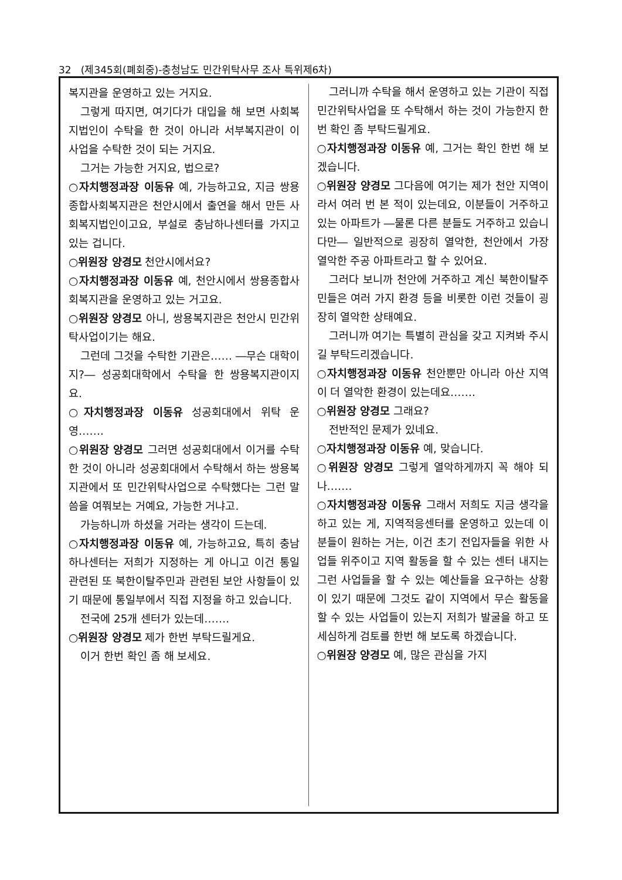32 (제345회(폐회중)-충청남도 민간위탁사무 조사 특위제6차)
복지관을 운영하고 있는 거지요.
그렇게 따지면, 여기다가 대입을 해 보면 사회복지법인이 수탁을 한 것이 아니라 서부복지관이 이 사업을 수탁한 것이 되는 거지요.
그거는 가능한 거지요, 법으로?
○자치행정과장 이동유 예, 가능하고요, 지금 쌍용종합사회복지관은 천안시에서 출연을 해서 만든 사회복지법인이고요, 부설로 충남하나센터를 가지고 있는 겁니다.
○위원장 양경모 천안시에서요?
○자치행정과장 이동유 예, 천안시에서 쌍용종합사회복지관을 운영하고 있는 거고요.
○위원장 양경모 아니, 쌍용복지관은 천안시 민간위탁사업이기는 해요.
그런데 그것을 수탁한 기관은…… ―무슨 대학이지?― 성공회대학에서 수탁을 한 쌍용복지관이지요.
○자치행정과장 이동유 성공회대에서 위탁 운영…….
○위원장 양경모 그러면 성공회대에서 이거를 수탁한 것이 아니라 성공회대에서 수탁해서 하는 쌍용복지관에서 또 민간위탁사업으로 수탁했다는 그런 말씀을 여쭤보는 거예요, 가능한 거냐고.
가능하니까 하셨을 거라는 생각이 드는데.
○자치행정과장 이동유 예, 가능하고요, 특히 충남하나센터는 저희가 지정하는 게 아니고 이건 통일 관련된 또 북한이탈주민과 관련된 보안 사항들이 있기 때문에 통일부에서 직접 지정을 하고 있습니다.
전국에 25개 센터가 있는데…….
○위원장 양경모 제가 한번 부탁드릴게요.
이거 한번 확인 좀 해 보세요.
그러니까 수탁을 해서 운영하고 있는 기관이 직접 민간위탁사업을 또 수탁해서 하는 것이 가능한지 한번 확인 좀 부탁드릴게요.
○자치행정과장 이동유 예, 그거는 확인 한번 해 보겠습니다.
○위원장 양경모 그다음에 여기는 제가 천안 지역이라서 여러 번 본 적이 있는데요, 이분들이 거주하고 있는 아파트가 ―물론 다른 분들도 거주하고 있습니다만― 일반적으로 굉장히 열악한, 천안에서 가장 열악한 주공 아파트라고 할 수 있어요.
그러다 보니까 천안에 거주하고 계신 북한이탈주민들은 여러 가지 환경 등을 비롯한 이런 것들이 굉장히 열악한 상태예요.
그러니까 여기는 특별히 관심을 갖고 지켜봐 주시길 부탁드리겠습니다.
○자치행정과장 이동유 천안뿐만 아니라 아산 지역이 더 열악한 환경이 있는데요…….
○위원장 양경모 그래요?
전반적인 문제가 있네요.
○자치행정과장 이동유 예, 맞습니다.
○위원장 양경모 그렇게 열악하게까지 꼭 해야 되나…….
○자치행정과장 이동유 그래서 저희도 지금 생각을 하고 있는 게, 지역적응센터를 운영하고 있는데 이분들이 원하는 거는, 이건 초기 전입자들을 위한 사업들 위주이고 지역 활동을 할 수 있는 센터 내지는 그런 사업들을 할 수 있는 예산들을 요구하는 상황이 있기 때문에 그것도 같이 지역에서 무슨 활동을 할 수 있는 사업들이 있는지 저희가 발굴을 하고 또 세심하게 검토를 한번 해 보도록 하겠습니다.
○위원장 양경모 예, 많은 관심을 가지